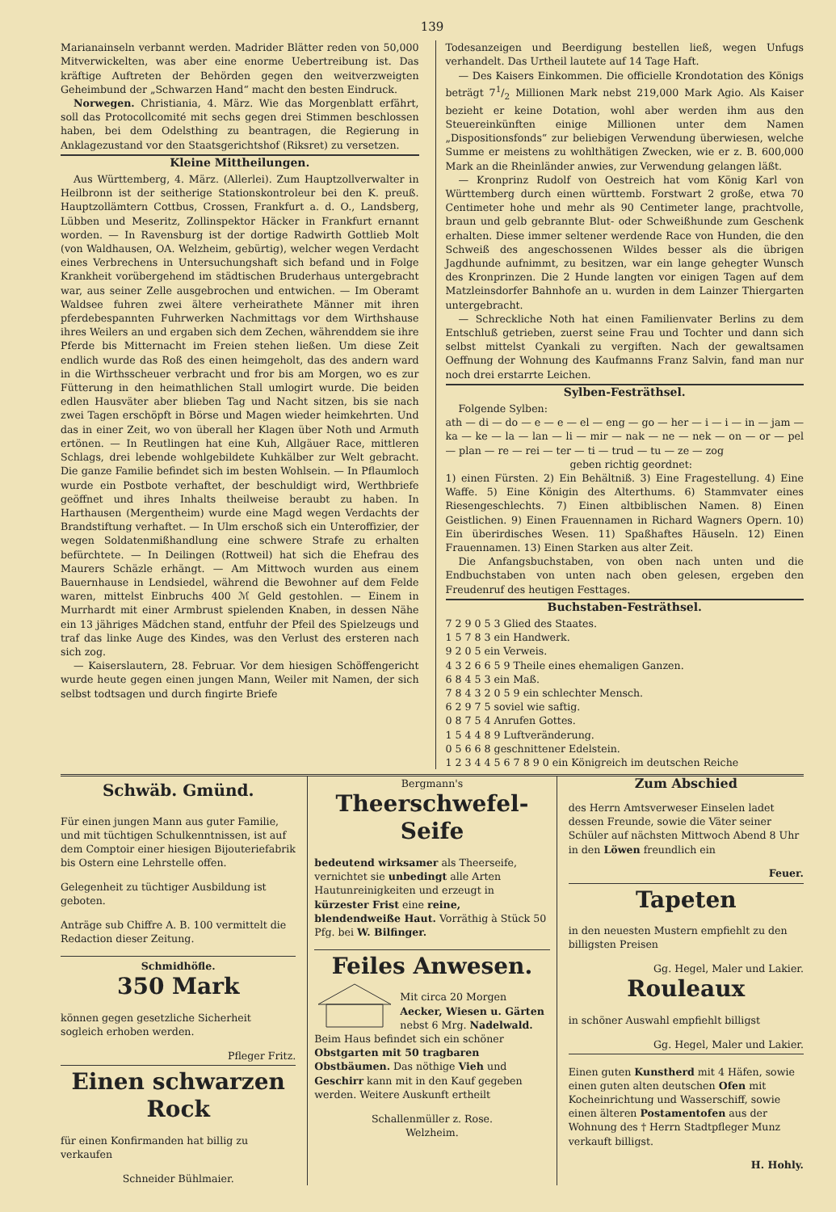139
Marianainseln verbannt werden. Madrider Blätter reden von 50,000 Mitverwickelten, was aber eine enorme Uebertreibung ist. Das kräftige Auftreten der Behörden gegen den weitverzweigten Geheimbund der „Schwarzen Hand“ macht den besten Eindruck.
Norwegen. Christiania, 4. März. Wie das Morgenblatt erfährt, soll das Protocollcomité mit sechs gegen drei Stimmen beschlossen haben, bei dem Odelsthing zu beantragen, die Regierung in Anklagezustand vor den Staatsgerichtshof (Riksret) zu versetzen.
Kleine Mittheilungen.
Aus Württemberg, 4. März. (Allerlei). Zum Hauptzollverwalter in Heilbronn ist der seitherige Stationskontroleur bei den K. preuß. Hauptzollämtern Cottbus, Crossen, Frankfurt a. d. O., Landsberg, Lübben und Meseritz, Zollinspektor Häcker in Frankfurt ernannt worden. — In Ravensburg ist der dortige Radwirth Gottlieb Molt (von Waldhausen, OA. Welzheim, gebürtig), welcher wegen Verdacht eines Verbrechens in Untersuchungshaft sich befand und in Folge Krankheit vorübergehend im städtischen Bruderhaus untergebracht war, aus seiner Zelle ausgebrochen und entwichen. — Im Oberamt Waldsee fuhren zwei ältere verheirathete Männer mit ihren pferdebespannten Fuhrwerken Nachmittags vor dem Wirthshause ihres Weilers an und ergaben sich dem Zechen, währenddem sie ihre Pferde bis Mitternacht im Freien stehen ließen. Um diese Zeit endlich wurde das Roß des einen heimgeholt, das des andern ward in die Wirthsscheuer verbracht und fror bis am Morgen, wo es zur Fütterung in den heimathlichen Stall umlogirt wurde. Die beiden edlen Hausväter aber blieben Tag und Nacht sitzen, bis sie nach zwei Tagen erschöpft in Börse und Magen wieder heimkehrten. Und das in einer Zeit, wo von überall her Klagen über Noth und Armuth ertönen. — In Reutlingen hat eine Kuh, Allgäuer Race, mittleren Schlags, drei lebende wohlgebildete Kuhkälber zur Welt gebracht. Die ganze Familie befindet sich im besten Wohlsein. — In Pflaumloch wurde ein Postbote verhaftet, der beschuldigt wird, Werthbriefe geöffnet und ihres Inhalts theilweise beraubt zu haben. In Harthausen (Mergentheim) wurde eine Magd wegen Verdachts der Brandstiftung verhaftet. — In Ulm erschoß sich ein Unteroffizier, der wegen Soldatenmißhandlung eine schwere Strafe zu erhalten befürchtete. — In Deilingen (Rottweil) hat sich die Ehefrau des Maurers Schäzle erhängt. — Am Mittwoch wurden aus einem Bauernhause in Lendsiedel, während die Bewohner auf dem Felde waren, mittelst Einbruchs 400 ℳ Geld gestohlen. — Einem in Murrhardt mit einer Armbrust spielenden Knaben, in dessen Nähe ein 13 jähriges Mädchen stand, entfuhr der Pfeil des Spielzeugs und traf das linke Auge des Kindes, was den Verlust des ersteren nach sich zog.
— Kaiserslautern, 28. Februar. Vor dem hiesigen Schöffengericht wurde heute gegen einen jungen Mann, Weiler mit Namen, der sich selbst todtsagen und durch fingirte Briefe
Todesanzeigen und Beerdigung bestellen ließ, wegen Unfugs verhandelt. Das Urtheil lautete auf 14 Tage Haft.
— Des Kaisers Einkommen. Die officielle Krondotation des Königs beträgt 71/2 Millionen Mark nebst 219,000 Mark Agio. Als Kaiser bezieht er keine Dotation, wohl aber werden ihm aus den Steuereinkünften einige Millionen unter dem Namen „Dispositionsfonds“ zur beliebigen Verwendung überwiesen, welche Summe er meistens zu wohlthätigen Zwecken, wie er z. B. 600,000 Mark an die Rheinländer anwies, zur Verwendung gelangen läßt.
— Kronprinz Rudolf von Oestreich hat vom König Karl von Württemberg durch einen württemb. Forstwart 2 große, etwa 70 Centimeter hohe und mehr als 90 Centimeter lange, prachtvolle, braun und gelb gebrannte Blut- oder Schweißhunde zum Geschenk erhalten. Diese immer seltener werdende Race von Hunden, die den Schweiß des angeschossenen Wildes besser als die übrigen Jagdhunde aufnimmt, zu besitzen, war ein lange gehegter Wunsch des Kronprinzen. Die 2 Hunde langten vor einigen Tagen auf dem Matzleinsdorfer Bahnhofe an u. wurden in dem Lainzer Thiergarten untergebracht.
— Schreckliche Noth hat einen Familienvater Berlins zu dem Entschluß getrieben, zuerst seine Frau und Tochter und dann sich selbst mittelst Cyankali zu vergiften. Nach der gewaltsamen Oeffnung der Wohnung des Kaufmanns Franz Salvin, fand man nur noch drei erstarrte Leichen.
Sylben-Festräthsel.
Folgende Sylben:
ath — di — do — e — e — el — eng — go — her — i — i — in — jam — ka — ke — la — lan — li — mir — nak — ne — nek — on — or — pel — plan — re — rei — ter — ti — trud — tu — ze — zog
geben richtig geordnet:
1) einen Fürsten. 2) Ein Behältniß. 3) Eine Fragestellung. 4) Eine Waffe. 5) Eine Königin des Alterthums. 6) Stammvater eines Riesengeschlechts. 7) Einen altbiblischen Namen. 8) Einen Geistlichen. 9) Einen Frauennamen in Richard Wagners Opern. 10) Ein überirdisches Wesen. 11) Spaßhaftes Häuseln. 12) Einen Frauennamen. 13) Einen Starken aus alter Zeit.
Die Anfangsbuchstaben, von oben nach unten und die Endbuchstaben von unten nach oben gelesen, ergeben den Freudenruf des heutigen Festtages.
Buchstaben-Festräthsel.
7 2 9 0 5 3 Glied des Staates.
1 5 7 8 3 ein Handwerk.
9 2 0 5 ein Verweis.
4 3 2 6 6 5 9 Theile eines ehemaligen Ganzen.
6 8 4 5 3 ein Maß.
7 8 4 3 2 0 5 9 ein schlechter Mensch.
6 2 9 7 5 soviel wie saftig.
0 8 7 5 4 Anrufen Gottes.
1 5 4 4 8 9 Luftveränderung.
0 5 6 6 8 geschnittener Edelstein.
1 2 3 4 4 5 6 7 8 9 0 ein Königreich im deutschen Reiche
Schwäb. Gmünd.
Für einen jungen Mann aus guter Familie, und mit tüchtigen Schulkenntnissen, ist auf dem Comptoir einer hiesigen Bijouteriefabrik bis Ostern eine Lehrstelle offen.
Gelegenheit zu tüchtiger Ausbildung ist geboten.
Anträge sub Chiffre A. B. 100 vermittelt die Redaction dieser Zeitung.
Schmidhöfle.
350 Mark
können gegen gesetzliche Sicherheit sogleich erhoben werden.
Pfleger Fritz.
Einen schwarzen Rock
für einen Konfirmanden hat billig zu verkaufen
Schneider Bühlmaier.
Bergmann's
Theerschwefel-Seife
bedeutend wirksamer als Theerseife, vernichtet sie unbedingt alle Arten Hautunreinigkeiten und erzeugt in kürzester Frist eine reine, blendendweiße Haut. Vorräthig à Stück 50 Pfg. bei W. Bilfinger.
Feiles Anwesen.
Mit circa 20 Morgen Aecker, Wiesen u. Gärten nebst 6 Mrg. Nadelwald. Beim Haus befindet sich ein schöner Obstgarten mit 50 tragbaren Obstbäumen. Das nöthige Vieh und Geschirr kann mit in den Kauf gegeben werden. Weitere Auskunft ertheilt
Schallenmüller z. Rose.
Welzheim.
Zum Abschied
des Herrn Amtsverweser Einselen ladet dessen Freunde, sowie die Väter seiner Schüler auf nächsten Mittwoch Abend 8 Uhr in den Löwen freundlich ein
Feuer.
Tapeten
in den neuesten Mustern empfiehlt zu den billigsten Preisen
Gg. Hegel, Maler und Lakier.
Rouleaux
in schöner Auswahl empfiehlt billigst
Gg. Hegel, Maler und Lakier.
Einen guten Kunstherd mit 4 Häfen, sowie einen guten alten deutschen Ofen mit Kocheinrichtung und Wasserschiff, sowie einen älteren Postamentofen aus der Wohnung des † Herrn Stadtpfleger Munz verkauft billigst.
H. Hohly.